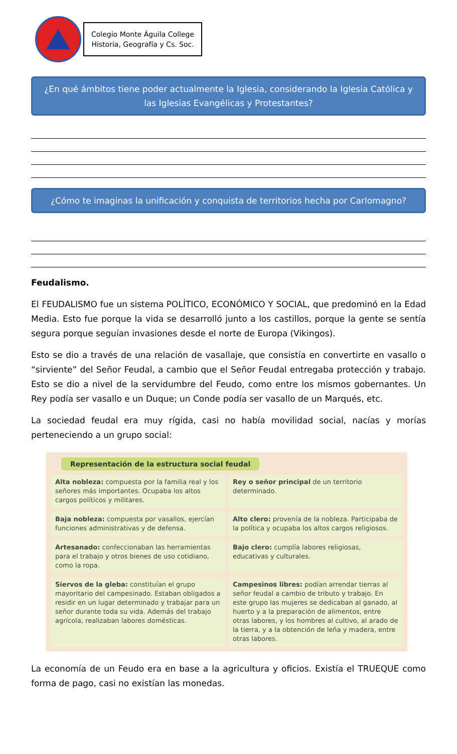Colegio Monte Águila College
Historia, Geografía y Cs. Soc.
¿En qué ámbitos tiene poder actualmente la Iglesia, considerando la Iglesia Católica y las Iglesias Evangélicas y Protestantes?
¿Cómo te imaginas la unificación y conquista de territorios hecha por Carlomagno?
Feudalismo.
El FEUDALISMO fue un sistema POLÍTICO, ECONÓMICO Y SOCIAL, que predominó en la Edad Media. Esto fue porque la vida se desarrolló junto a los castillos, porque la gente se sentía segura porque seguían invasiones desde el norte de Europa (Vikingos).
Esto se dio a través de una relación de vasallaje, que consistía en convertirte en vasallo o “sirviente” del Señor Feudal, a cambio que el Señor Feudal entregaba protección y trabajo. Esto se dio a nivel de la servidumbre del Feudo, como entre los mismos gobernantes. Un Rey podía ser vasallo e un Duque; un Conde podía ser vasallo de un Marqués, etc.
La sociedad feudal era muy rígida, casi no había movilidad social, nacías y morías perteneciendo a un grupo social:
Representación de la estructura social feudal
Alta nobleza: compuesta por la familia real y los señores más importantes. Ocupaba los altos cargos políticos y militares.
Rey o señor principal de un territorio determinado.
Baja nobleza: compuesta por vasallos, ejercían funciones administrativas y de defensa.
Alto clero: provenía de la nobleza. Participaba de la política y ocupaba los altos cargos religiosos.
Artesanado: confeccionaban las herramientas para el trabajo y otros bienes de uso cotidiano, como la ropa.
Bajo clero: cumplía labores religiosas, educativas y culturales.
Siervos de la gleba: constituían el grupo mayoritario del campesinado. Estaban obligados a residir en un lugar determinado y trabajar para un señor durante toda su vida. Además del trabajo agrícola, realizaban labores domésticas.
Campesinos libres: podían arrendar tierras al señor feudal a cambio de tributo y trabajo. En este grupo las mujeres se dedicaban al ganado, al huerto y a la preparación de alimentos, entre otras labores, y los hombres al cultivo, al arado de la tierra, y a la obtención de leña y madera, entre otras labores.
La economía de un Feudo era en base a la agricultura y oficios. Existía el TRUEQUE como forma de pago, casi no existían las monedas.